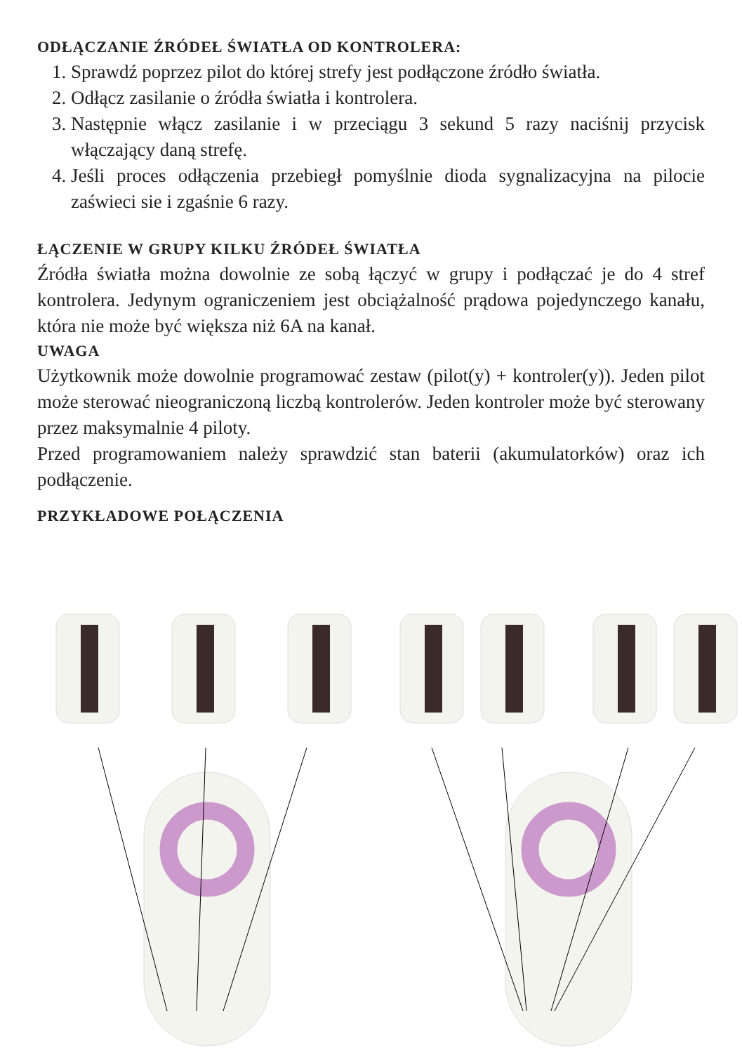ODŁĄCZANIE ŹRÓDEŁ ŚWIATŁA OD KONTROLERA:
1. Sprawdź poprzez pilot do której strefy jest podłączone źródło światła.
2. Odłącz zasilanie o źródła światła i kontrolera.
3. Następnie włącz zasilanie i w przeciągu 3 sekund 5 razy naciśnij przycisk włączający daną strefę.
4. Jeśli proces odłączenia przebiegł pomyślnie dioda sygnalizacyjna na pilocie zaświeci sie i zgaśnie 6 razy.
ŁĄCZENIE W GRUPY KILKU ŹRÓDEŁ ŚWIATŁA
Źródła światła można dowolnie ze sobą łączyć w grupy i podłączać je do 4 stref kontrolera. Jedynym ograniczeniem jest obciążalność prądowa pojedynczego kanału, która nie może być większa niż 6A na kanał.
UWAGA
Użytkownik może dowolnie programować zestaw (pilot(y) + kontroler(y)). Jeden pilot może sterować nieograniczoną liczbą kontrolerów. Jeden kontroler może być sterowany przez maksymalnie 4 piloty.
Przed programowaniem należy sprawdzić stan baterii (akumulatorków) oraz ich podłączenie.
PRZYKŁADOWE POŁĄCZENIA